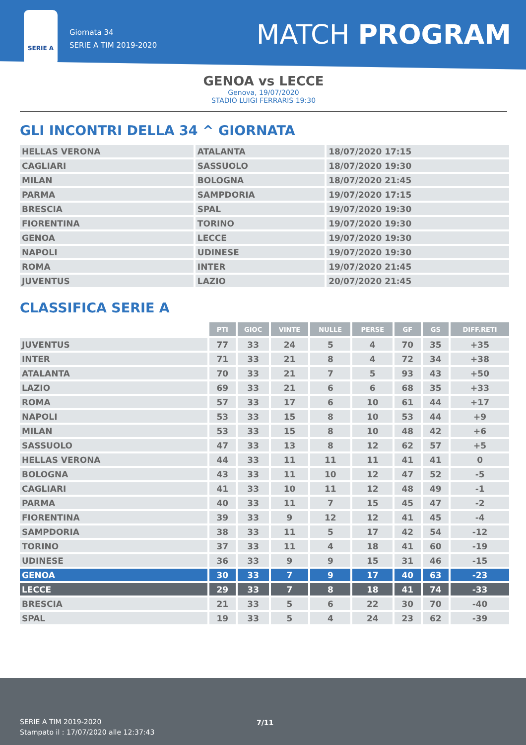SERIE A
Giornata 34
SERIE A TIM 2019-2020
MATCH PROGRAM
GENOA vs LECCE
Genova, 19/07/2020
STADIO LUIGI FERRARIS 19:30
GLI INCONTRI DELLA 34 ^ GIORNATA
| HELLAS VERONA | ATALANTA | 18/07/2020 17:15 |
| CAGLIARI | SASSUOLO | 18/07/2020 19:30 |
| MILAN | BOLOGNA | 18/07/2020 21:45 |
| PARMA | SAMPDORIA | 19/07/2020 17:15 |
| BRESCIA | SPAL | 19/07/2020 19:30 |
| FIORENTINA | TORINO | 19/07/2020 19:30 |
| GENOA | LECCE | 19/07/2020 19:30 |
| NAPOLI | UDINESE | 19/07/2020 19:30 |
| ROMA | INTER | 19/07/2020 21:45 |
| JUVENTUS | LAZIO | 20/07/2020 21:45 |
CLASSIFICA SERIE A
| | PTI | GIOC | VINTE | NULLE | PERSE | GF | GS | DIFF.RETI |
| --- | --- | --- | --- | --- | --- | --- | --- | --- |
| JUVENTUS | 77 | 33 | 24 | 5 | 4 | 70 | 35 | +35 |
| INTER | 71 | 33 | 21 | 8 | 4 | 72 | 34 | +38 |
| ATALANTA | 70 | 33 | 21 | 7 | 5 | 93 | 43 | +50 |
| LAZIO | 69 | 33 | 21 | 6 | 6 | 68 | 35 | +33 |
| ROMA | 57 | 33 | 17 | 6 | 10 | 61 | 44 | +17 |
| NAPOLI | 53 | 33 | 15 | 8 | 10 | 53 | 44 | +9 |
| MILAN | 53 | 33 | 15 | 8 | 10 | 48 | 42 | +6 |
| SASSUOLO | 47 | 33 | 13 | 8 | 12 | 62 | 57 | +5 |
| HELLAS VERONA | 44 | 33 | 11 | 11 | 11 | 41 | 41 | 0 |
| BOLOGNA | 43 | 33 | 11 | 10 | 12 | 47 | 52 | -5 |
| CAGLIARI | 41 | 33 | 10 | 11 | 12 | 48 | 49 | -1 |
| PARMA | 40 | 33 | 11 | 7 | 15 | 45 | 47 | -2 |
| FIORENTINA | 39 | 33 | 9 | 12 | 12 | 41 | 45 | -4 |
| SAMPDORIA | 38 | 33 | 11 | 5 | 17 | 42 | 54 | -12 |
| TORINO | 37 | 33 | 11 | 4 | 18 | 41 | 60 | -19 |
| UDINESE | 36 | 33 | 9 | 9 | 15 | 31 | 46 | -15 |
| GENOA | 30 | 33 | 7 | 9 | 17 | 40 | 63 | -23 |
| LECCE | 29 | 33 | 7 | 8 | 18 | 41 | 74 | -33 |
| BRESCIA | 21 | 33 | 5 | 6 | 22 | 30 | 70 | -40 |
| SPAL | 19 | 33 | 5 | 4 | 24 | 23 | 62 | -39 |
SERIE A TIM 2019-2020
Stampato il : 17/07/2020 alle 12:37:43
7/11